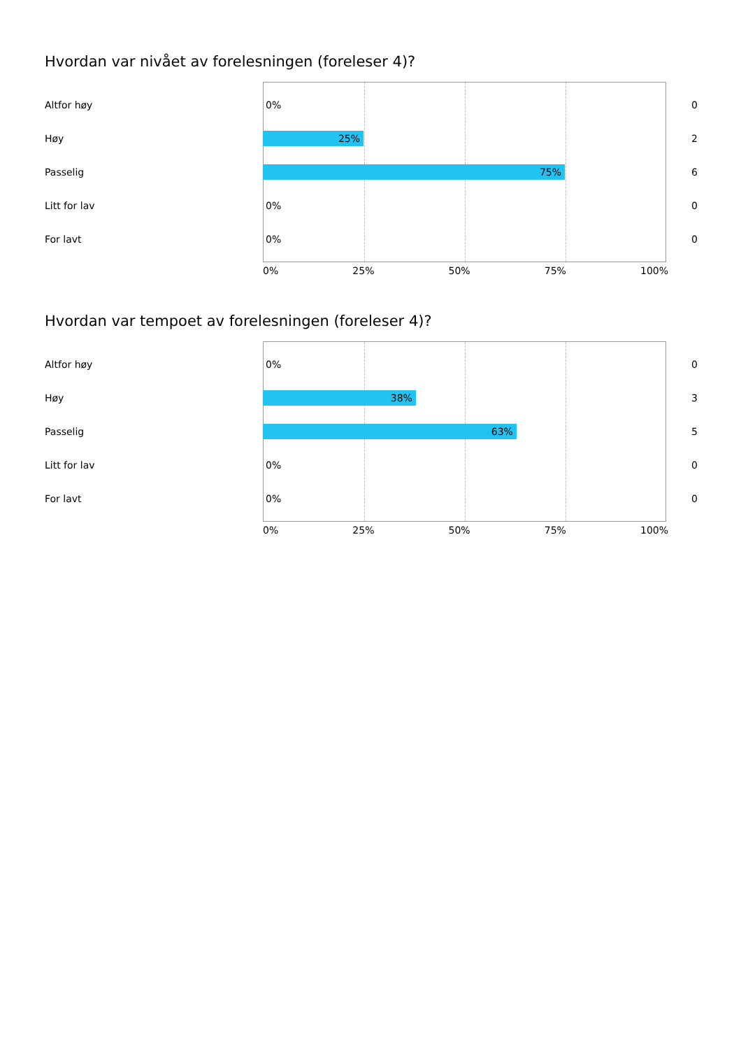Hvordan var nivået av forelesningen (foreleser 4)?
Altfor høy
0%
0
Høy
25%
2
Passelig
75%
6
Litt for lav
0%
0
For lavt
0%
0
0% 25% 50% 75% 100%
Hvordan var tempoet av forelesningen (foreleser 4)?
Altfor høy
0%
0
Høy
38%
3
Passelig
63%
5
Litt for lav
0%
0
For lavt
0%
0
0% 25% 50% 75% 100%